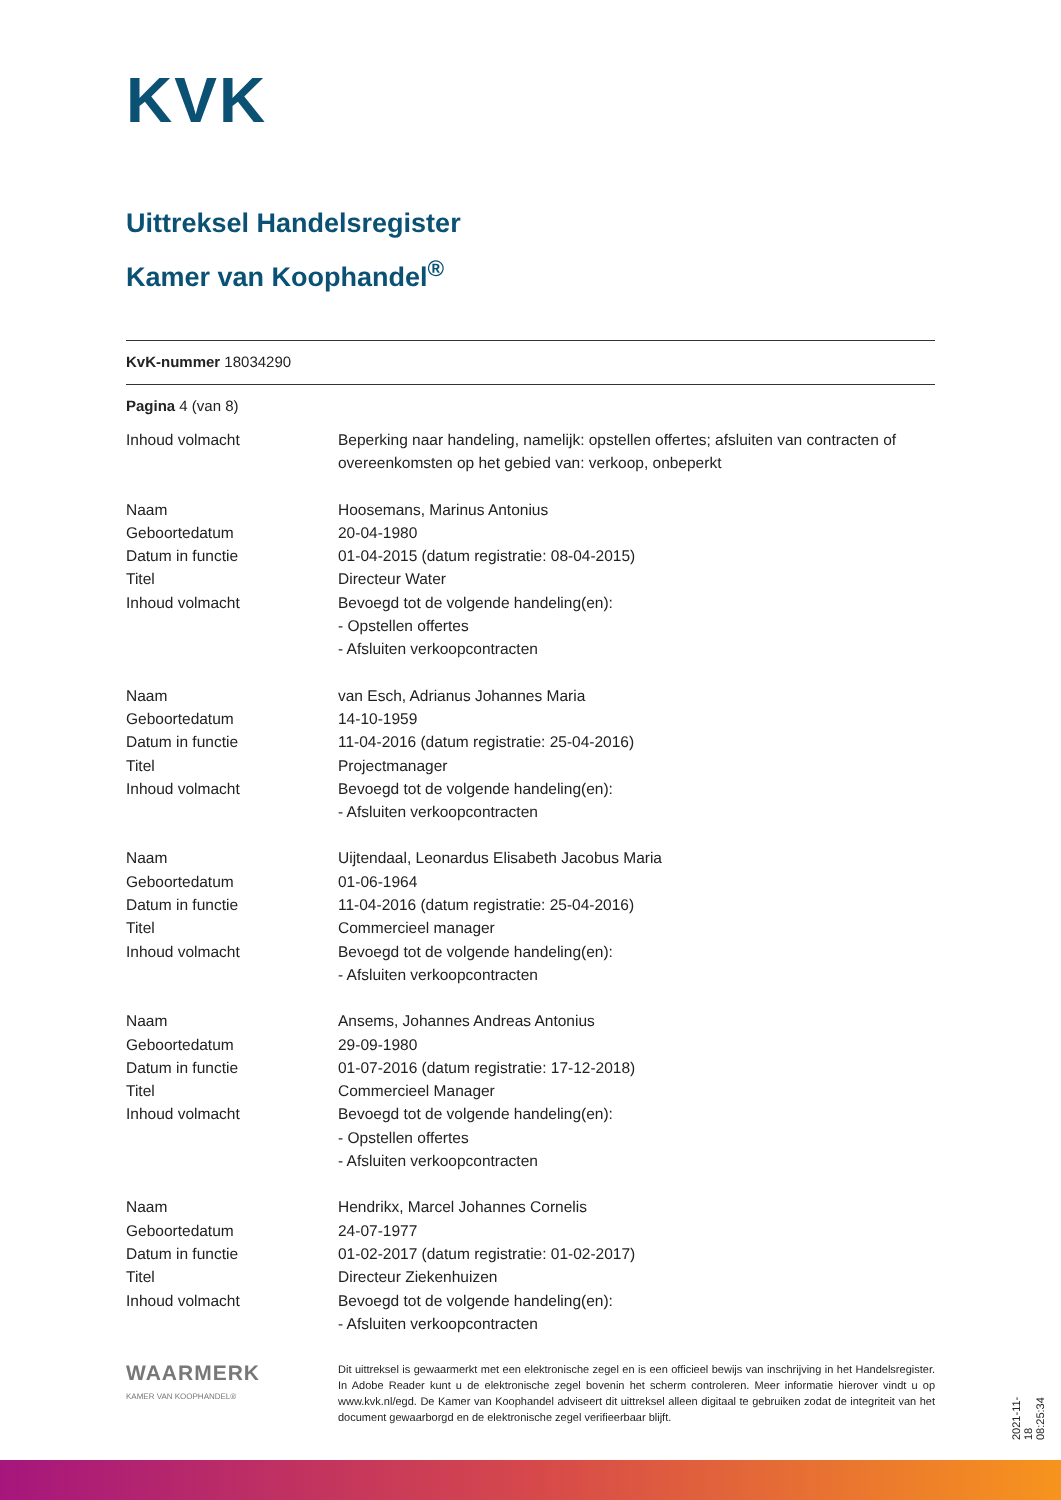KVK
Uittreksel Handelsregister
Kamer van Koophandel<sup>®</sup>
KvK-nummer 18034290
Pagina 4 (van 8)
| Inhoud volmacht | Beperking naar handeling, namelijk: opstellen offertes; afsluiten van contracten of overeenkomsten op het gebied van: verkoop, onbeperkt |
| Naam | Hoosemans, Marinus Antonius |
| Geboortedatum | 20-04-1980 |
| Datum in functie | 01-04-2015 (datum registratie: 08-04-2015) |
| Titel | Directeur Water |
| Inhoud volmacht | Bevoegd tot de volgende handeling(en): - Opstellen offertes - Afsluiten verkoopcontracten |
| Naam | van Esch, Adrianus Johannes Maria |
| Geboortedatum | 14-10-1959 |
| Datum in functie | 11-04-2016 (datum registratie: 25-04-2016) |
| Titel | Projectmanager |
| Inhoud volmacht | Bevoegd tot de volgende handeling(en): - Afsluiten verkoopcontracten |
| Naam | Uijtendaal, Leonardus Elisabeth Jacobus Maria |
| Geboortedatum | 01-06-1964 |
| Datum in functie | 11-04-2016 (datum registratie: 25-04-2016) |
| Titel | Commercieel manager |
| Inhoud volmacht | Bevoegd tot de volgende handeling(en): - Afsluiten verkoopcontracten |
| Naam | Ansems, Johannes Andreas Antonius |
| Geboortedatum | 29-09-1980 |
| Datum in functie | 01-07-2016 (datum registratie: 17-12-2018) |
| Titel | Commercieel Manager |
| Inhoud volmacht | Bevoegd tot de volgende handeling(en): - Opstellen offertes - Afsluiten verkoopcontracten |
| Naam | Hendrikx, Marcel Johannes Cornelis |
| Geboortedatum | 24-07-1977 |
| Datum in functie | 01-02-2017 (datum registratie: 01-02-2017) |
| Titel | Directeur Ziekenhuizen |
| Inhoud volmacht | Bevoegd tot de volgende handeling(en): - Afsluiten verkoopcontracten |
WAARMERK
KAMER VAN KOOPHANDEL®
Dit uittreksel is gewaarmerkt met een elektronische zegel en is een officieel bewijs van inschrijving in het Handelsregister. In Adobe Reader kunt u de elektronische zegel bovenin het scherm controleren. Meer informatie hierover vindt u op www.kvk.nl/egd. De Kamer van Koophandel adviseert dit uittreksel alleen digitaal te gebruiken zodat de integriteit van het document gewaarborgd en de elektronische zegel verifieerbaar blijft.
2021-11-18 08:25:34